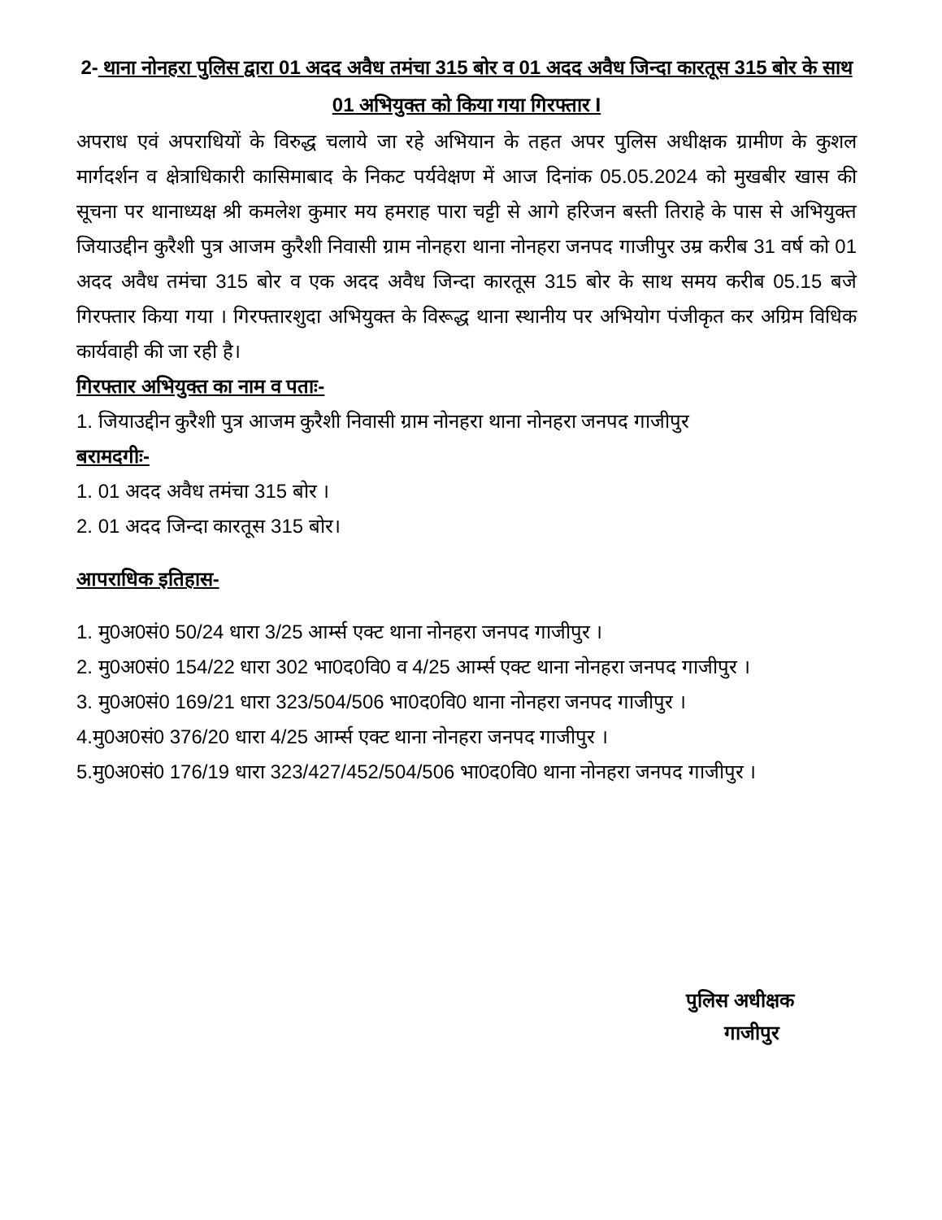2- थाना नोनहरा पुलिस द्वारा 01 अदद अवैध तमंचा 315 बोर व 01 अदद अवैध जिन्दा कारतूस 315 बोर के साथ 01 अभियुक्त को किया गया गिरफ्तार I
अपराध एवं अपराधियों के विरुद्ध चलाये जा रहे अभियान के तहत अपर पुलिस अधीक्षक ग्रामीण के कुशल मार्गदर्शन व क्षेत्राधिकारी कासिमाबाद के निकट पर्यवेक्षण में आज दिनांक 05.05.2024 को मुखबीर खास की सूचना पर थानाध्यक्ष श्री कमलेश कुमार मय हमराह पारा चट्टी से आगे हरिजन बस्ती तिराहे के पास से अभियुक्त जियाउद्दीन कुरैशी पुत्र आजम कुरैशी निवासी ग्राम नोनहरा थाना नोनहरा जनपद गाजीपुर उम्र करीब 31 वर्ष को 01 अदद अवैध तमंचा 315 बोर व एक अदद अवैध जिन्दा कारतूस 315 बोर के साथ समय करीब 05.15 बजे गिरफ्तार किया गया । गिरफ्तारशुदा अभियुक्त के विरूद्ध थाना स्थानीय पर अभियोग पंजीकृत कर अग्रिम विधिक कार्यवाही की जा रही है।
गिरफ्तार अभियुक्त का नाम व पताः-
1. जियाउद्दीन कुरैशी पुत्र आजम कुरैशी निवासी ग्राम नोनहरा थाना नोनहरा जनपद गाजीपुर
बरामदगीः-
1. 01 अदद अवैध तमंचा 315 बोर ।
2. 01 अदद जिन्दा कारतूस 315 बोर।
आपराधिक इतिहास-
1. मु0अ0सं0 50/24 धारा 3/25 आर्म्स एक्ट थाना नोनहरा जनपद गाजीपुर ।
2. मु0अ0सं0 154/22 धारा 302 भा0द0वि0 व 4/25 आर्म्स एक्ट थाना नोनहरा जनपद गाजीपुर ।
3. मु0अ0सं0 169/21 धारा 323/504/506 भा0द0वि0 थाना नोनहरा जनपद गाजीपुर ।
4.मु0अ0सं0 376/20 धारा 4/25 आर्म्स एक्ट थाना नोनहरा जनपद गाजीपुर ।
5.मु0अ0सं0 176/19 धारा 323/427/452/504/506 भा0द0वि0 थाना नोनहरा जनपद गाजीपुर ।
पुलिस अधीक्षक
गाजीपुर